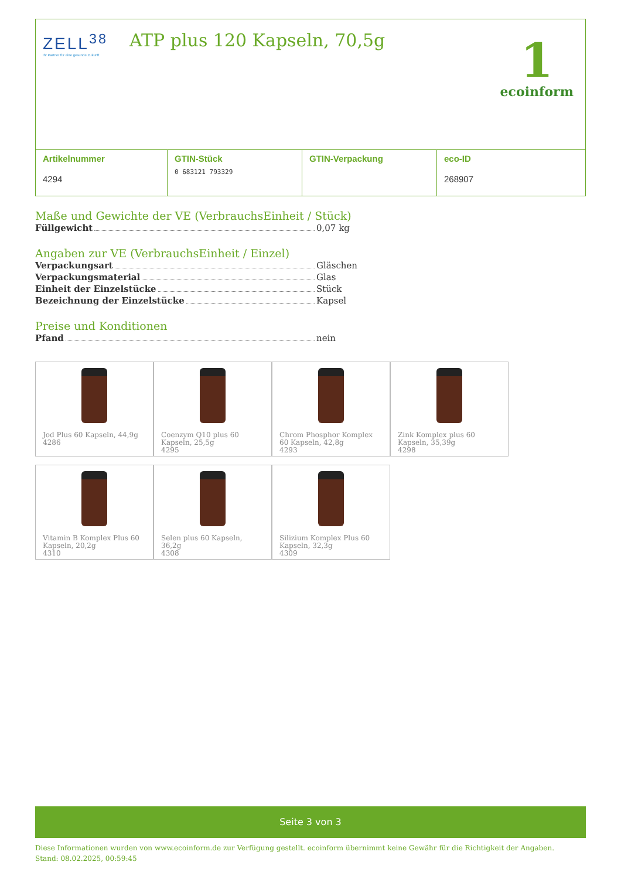ZELL<sup>38</sup>
Ihr Partner für eine gesunde Zukunft.
ATP plus 120 Kapseln, 70,5g 1
ecoinform
| Artikelnummer 4294 | GTIN-Stück 0 683121 793329 | GTIN-Verpackung | eco-ID 268907 |
Maße und Gewichte der VE (VerbrauchsEinheit / Stück)
Füllgewicht 0,07 kg
Angaben zur VE (VerbrauchsEinheit / Einzel)
Verpackungsart Gläschen
Verpackungsmaterial Glas
Einheit der Einzelstücke Stück
Bezeichnung der Einzelstücke Kapsel
Preise und Konditionen
Pfand nein
Jod Plus 60 Kapseln, 44,9g
4286
Coenzym Q10 plus 60 Kapseln, 25,5g
4295
Chrom Phosphor Komplex 60 Kapseln, 42,8g
4293
Zink Komplex plus 60 Kapseln, 35,39g
4298
Vitamin B Komplex Plus 60 Kapseln, 20,2g
4310
Selen plus 60 Kapseln, 36,2g
4308
Silizium Komplex Plus 60 Kapseln, 32,3g
4309
Seite 3 von 3
Diese Informationen wurden von www.ecoinform.de zur Verfügung gestellt. ecoinform übernimmt keine Gewähr für die Richtigkeit der Angaben.
Stand: 08.02.2025, 00:59:45